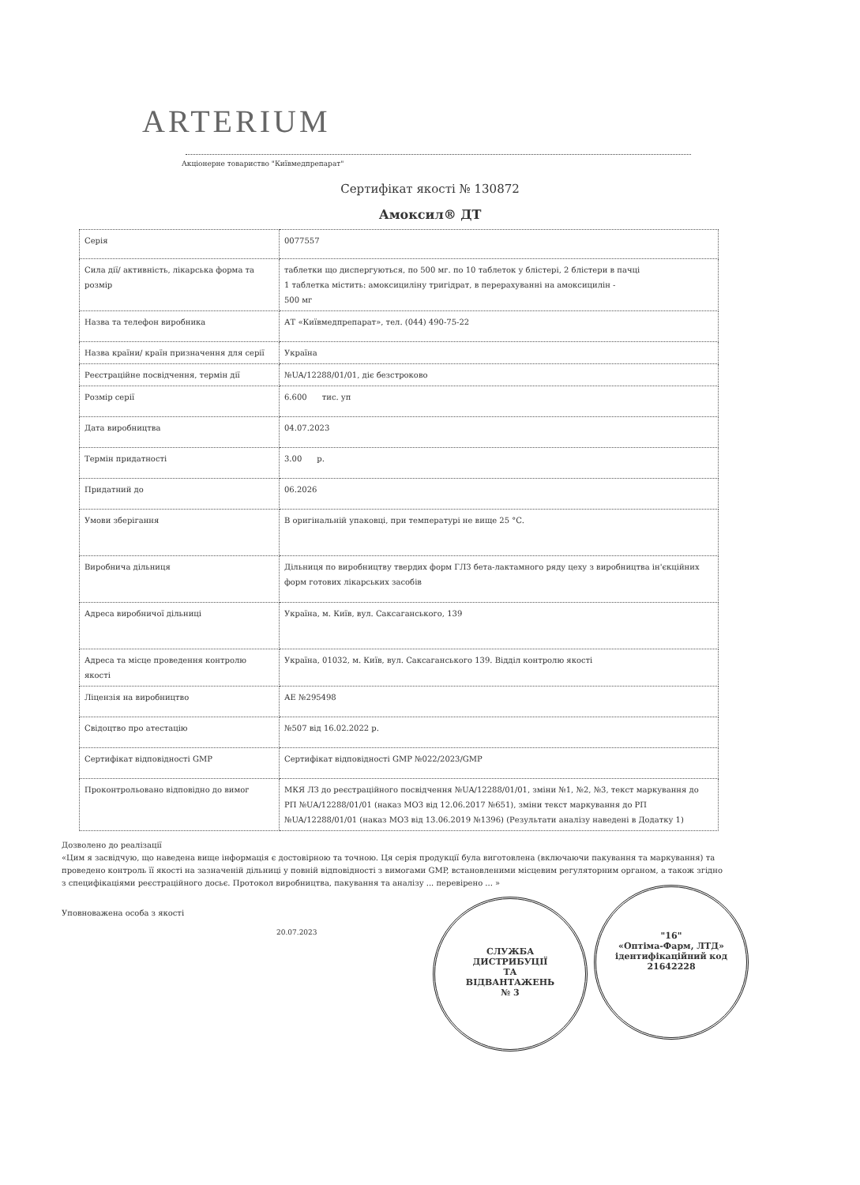ARTERIUM
Акціонерне товариство "Київмедпрепарат"
Сертифікат якості № 130872
Амоксил® ДТ
| Серія | 0077557 |
| Сила дії/ активність, лікарська форма та розмір | таблетки що диспергуються, по 500 мг. по 10 таблеток у блістері, 2 блістери в пачці 1 таблетка містить: амоксициліну тригідрат, в перерахуванні на амоксицилін - 500 мг |
| Назва та телефон виробника | АТ «Київмедпрепарат», тел. (044) 490-75-22 |
| Назва країни/ країн призначення для серії | Україна |
| Реєстраційне посвідчення, термін дії | №UA/12288/01/01, діє безстроково |
| Розмір серії | 6.600 тис. уп |
| Дата виробництва | 04.07.2023 |
| Термін придатності | 3.00 р. |
| Придатний до | 06.2026 |
| Умови зберігання | В оригінальній упаковці, при температурі не вище 25 °С. |
| Виробнича дільниця | Дільниця по виробництву твердих форм ГЛЗ бета-лактамного ряду цеху з виробництва ін'єкційних форм готових лікарських засобів |
| Адреса виробничої дільниці | Україна, м. Київ, вул. Саксаганського, 139 |
| Адреса та місце проведення контролю якості | Україна, 01032, м. Київ, вул. Саксаганського 139. Відділ контролю якості |
| Ліцензія на виробництво | АЕ №295498 |
| Свідоцтво про атестацію | №507 від 16.02.2022 р. |
| Сертифікат відповідності GMP | Сертифікат відповідності GMP №022/2023/GMP |
| Проконтрольовано відповідно до вимог | МКЯ ЛЗ до реєстраційного посвідчення №UA/12288/01/01, зміни №1, №2, №3, текст маркування до РП №UA/12288/01/01 (наказ МОЗ від 12.06.2017 №651), зміни текст маркування до РП №UA/12288/01/01 (наказ МОЗ від 13.06.2019 №1396) (Результати аналізу наведені в Додатку 1) |
Дозволено до реалізації
«Цим я засвідчую, що наведена вище інформація є достовірною та точною. Ця серія продукції була виготовлена (включаючи пакування та маркування) та проведено контроль її якості на зазначеній дільниці у повній відповідності з вимогами GMP, встановленими місцевим регуляторним органом, а також згідно з специфікаціями реєстраційного досьє. Протокол виробництва, пакування та аналізу ... перевірено ... »
Уповноважена особа з якості
20.07.2023
СЛУЖБА
ДИСТРИБУЦІЇ
ТА
ВІДВАНТАЖЕНЬ
№ 3
"16"
«Оптіма-Фарм, ЛТД»
ідентифікаційний код
21642228